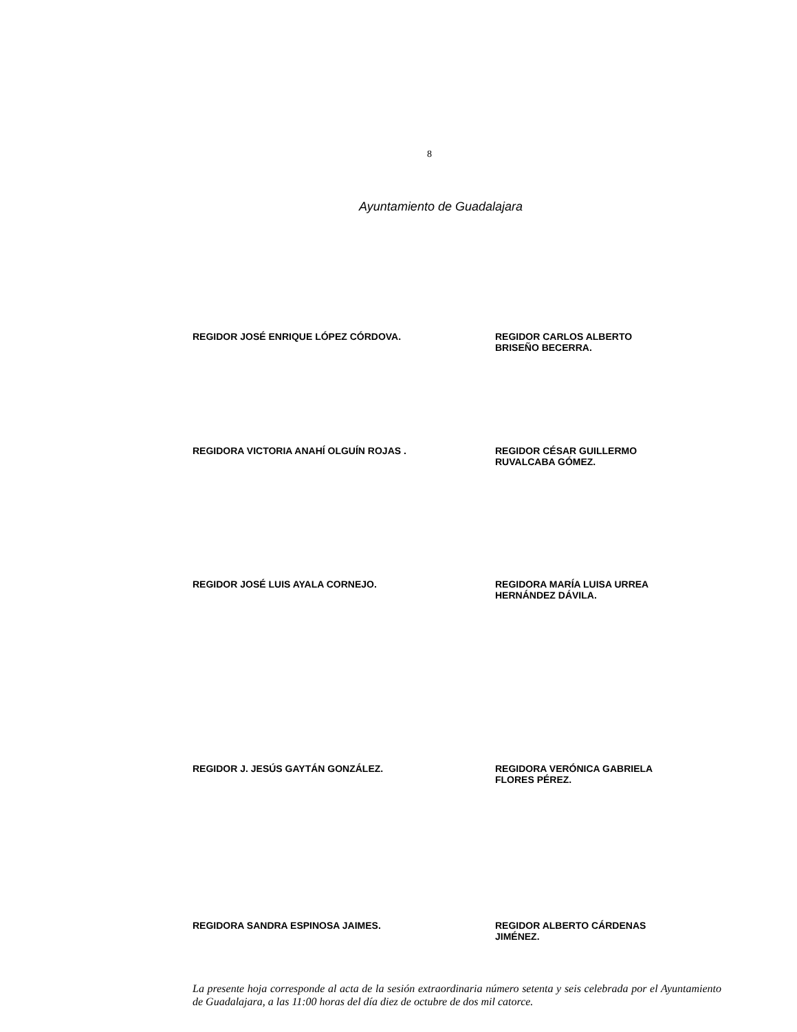8
Ayuntamiento de Guadalajara
REGIDOR JOSÉ ENRIQUE LÓPEZ CÓRDOVA. REGIDOR CARLOS ALBERTO
BRISEÑO BECERRA.
REGIDORA VICTORIA ANAHÍ OLGUÍN ROJAS . REGIDOR CÉSAR GUILLERMO
RUVALCABA GÓMEZ.
REGIDOR JOSÉ LUIS AYALA CORNEJO. REGIDORA MARÍA LUISA URREA
HERNÁNDEZ DÁVILA.
REGIDOR J. JESÚS GAYTÁN GONZÁLEZ. REGIDORA VERÓNICA GABRIELA
FLORES PÉREZ.
REGIDORA SANDRA ESPINOSA JAIMES. REGIDOR ALBERTO CÁRDENAS
JIMÉNEZ.
La presente hoja corresponde al acta de la sesión extraordinaria número setenta y seis celebrada por el Ayuntamiento de Guadalajara, a las 11:00 horas del día diez de octubre de dos mil catorce.